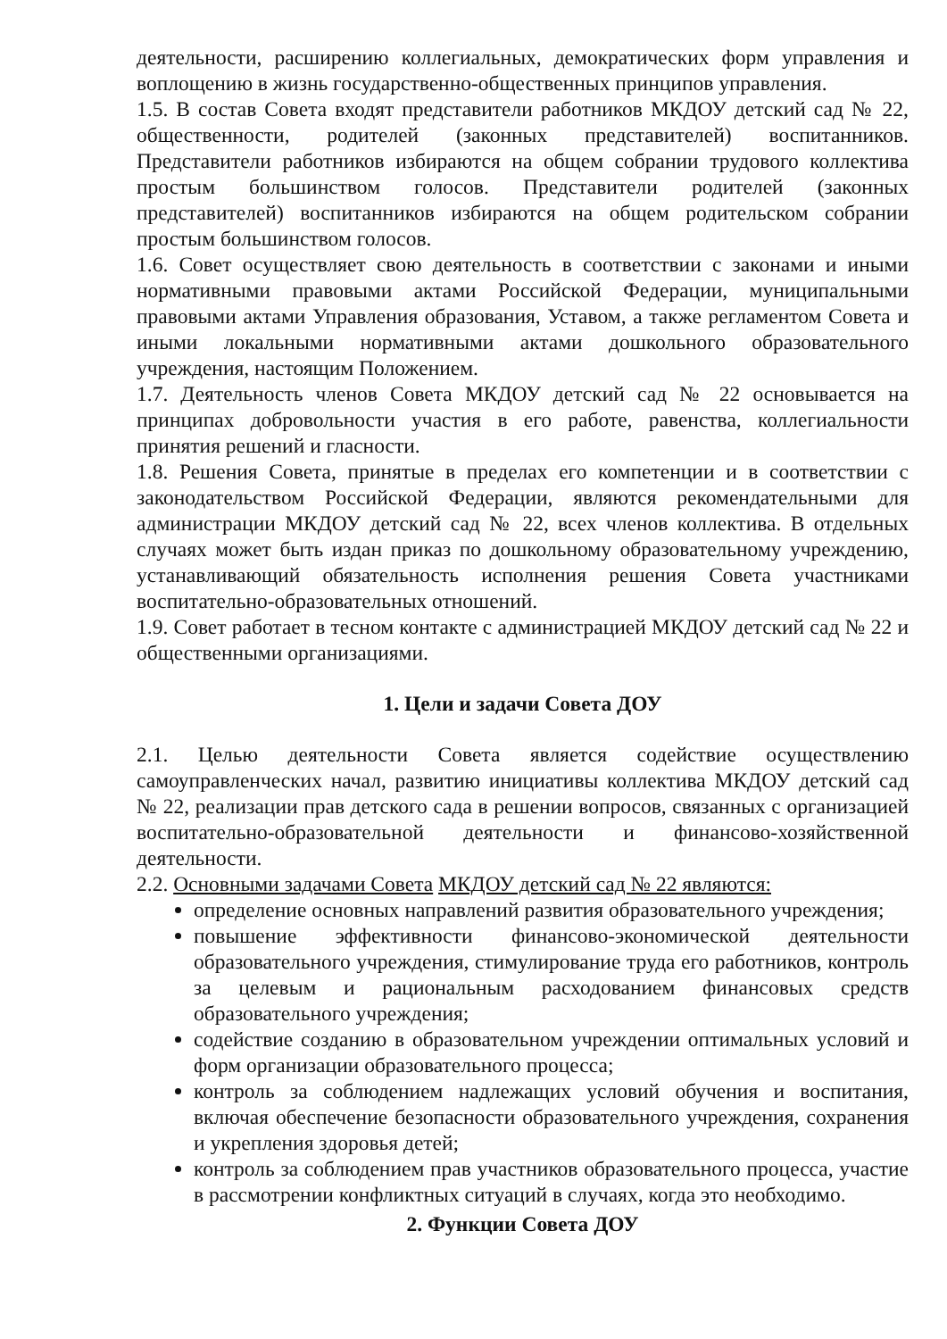деятельности, расширению коллегиальных, демократических форм управления и воплощению в жизнь государственно-общественных принципов управления.
1.5. В состав Совета входят представители работников МКДОУ детский сад № 22, общественности, родителей (законных представителей) воспитанников. Представители работников избираются на общем собрании трудового коллектива простым большинством голосов. Представители родителей (законных представителей) воспитанников избираются на общем родительском собрании простым большинством голосов.
1.6. Совет осуществляет свою деятельность в соответствии с законами и иными нормативными правовыми актами Российской Федерации, муниципальными правовыми актами Управления образования, Уставом, а также регламентом Совета и иными локальными нормативными актами дошкольного образовательного учреждения, настоящим Положением.
1.7. Деятельность членов Совета МКДОУ детский сад № 22 основывается на принципах добровольности участия в его работе, равенства, коллегиальности принятия решений и гласности.
1.8. Решения Совета, принятые в пределах его компетенции и в соответствии с законодательством Российской Федерации, являются рекомендательными для администрации МКДОУ детский сад № 22, всех членов коллектива. В отдельных случаях может быть издан приказ по дошкольному образовательному учреждению, устанавливающий обязательность исполнения решения Совета участниками воспитательно-образовательных отношений.
1.9. Совет работает в тесном контакте с администрацией МКДОУ детский сад № 22 и общественными организациями.
1. Цели и задачи Совета ДОУ
2.1. Целью деятельности Совета является содействие осуществлению самоуправленческих начал, развитию инициативы коллектива МКДОУ детский сад № 22, реализации прав детского сада в решении вопросов, связанных с организацией воспитательно-образовательной деятельности и финансово-хозяйственной деятельности.
2.2. Основными задачами Совета МКДОУ детский сад № 22 являются:
определение основных направлений развития образовательного учреждения;
повышение эффективности финансово-экономической деятельности образовательного учреждения, стимулирование труда его работников, контроль за целевым и рациональным расходованием финансовых средств образовательного учреждения;
содействие созданию в образовательном учреждении оптимальных условий и форм организации образовательного процесса;
контроль за соблюдением надлежащих условий обучения и воспитания, включая обеспечение безопасности образовательного учреждения, сохранения и укрепления здоровья детей;
контроль за соблюдением прав участников образовательного процесса, участие в рассмотрении конфликтных ситуаций в случаях, когда это необходимо.
2. Функции Совета ДОУ